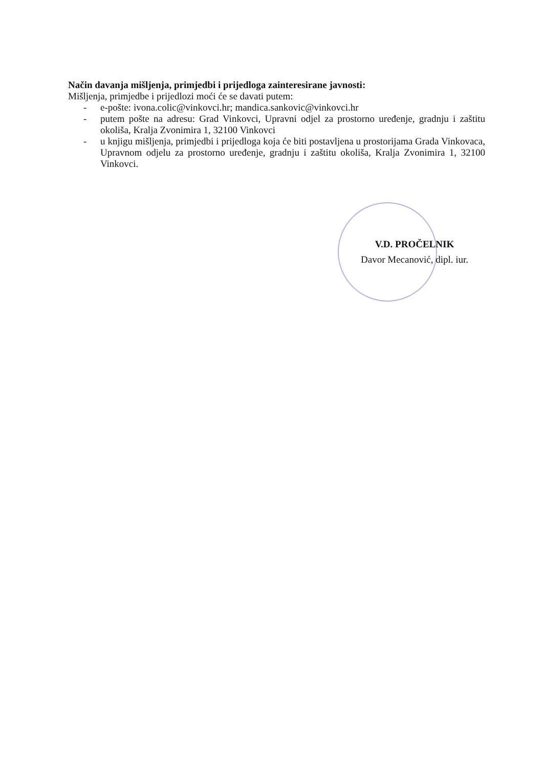Način davanja mišljenja, primjedbi i prijedloga zainteresirane javnosti:
Mišljenja, primjedbe i prijedlozi moći će se davati putem:
- e-pošte: ivona.colic@vinkovci.hr; mandica.sankovic@vinkovci.hr
- putem pošte na adresu: Grad Vinkovci, Upravni odjel za prostorno uređenje, gradnju i zaštitu okoliša, Kralja Zvonimira 1, 32100 Vinkovci
- u knjigu mišljenja, primjedbi i prijedloga koja će biti postavljena u prostorijama Grada Vinkovaca, Upravnom odjelu za prostorno uređenje, gradnju i zaštitu okoliša, Kralja Zvonimira 1, 32100 Vinkovci.
V.D. PROČELNIK
Davor Mecanović, dipl. iur.